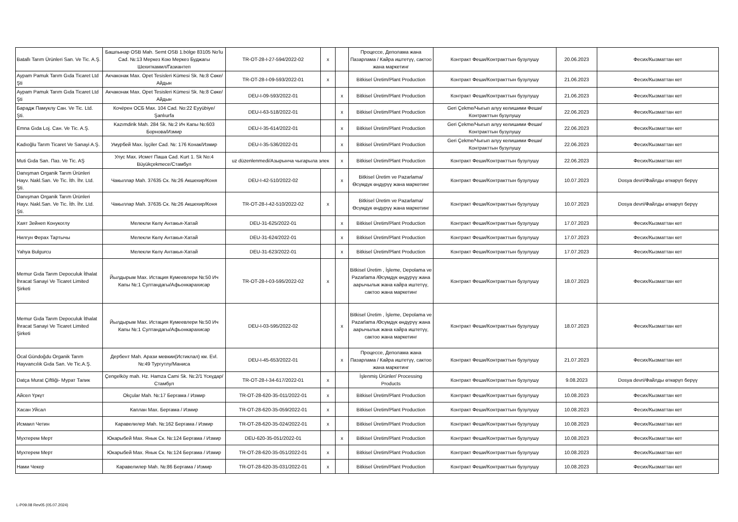| Batallı Tarım Ürünleri San. Ve Tic. A.Ş. | Башпынар OSB Mah. Semt OSB 1.bölge 83105 No'lu Cad. №:13 Меркез Кою Меркез Буджагы Шехиткамил/Газиантеп | TR-OT-28-I-27-594/2022-02 | x | | Процессе, Деполама жана Пазарлама / Кайра иштетүү, сактоо жана маркетинг | Контракт Феши/Контракттын бузулушу | 20.06.2023 | Фесих/Кызматтан кет |
| Aypam Pamuk Tarım Gıda Ticaret Ltd Şti | Акчаконак Мах. Opet Tesisleri Kümesi Sk. №:8 Сөке/Айдын | TR-OT-28-I-09-593/2022-01 | x | | Bitkisel Üretim/Plant Production | Контракт Феши/Контракттын бузулушу | 21.06.2023 | Фесих/Кызматтан кет |
| Aypam Pamuk Tarım Gıda Ticaret Ltd Şti | Акчаконак Мах. Opet Tesisleri Kümesi Sk. №:8 Сөке/Айдын | DEU-I-09-593/2022-01 | | x | Bitkisel Üretim/Plant Production | Контракт Феши/Контракттын бузулушу | 21.06.2023 | Фесих/Кызматтан кет |
| Барадж Памуклу Сан. Ve Tic. Ltd. Şti. | Кочёрен ОСБ Мах. 104 Cad. No:22 Eyyübiye/Şanlıurfa | DEU-I-63-518/2022-01 | | x | Bitkisel Üretim/Plant Production | Geri Çekme/Чыгып алуу келишими Феши/Контракттын бузулушу | 22.06.2023 | Фесих/Кызматтан кет |
| Emna Gıda Loj. Сан. Ve Tic. A.Ş. | Kazımdirik Mah. 284 Sk. №:2 Ич Капы №:603 Борнова/Измир | DEU-I-35-614/2022-01 | | x | Bitkisel Üretim/Plant Production | Geri Çekme/Чыгып алуу келишими Феши/Контракттын бузулушу | 22.06.2023 | Фесих/Кызматтан кет |
| Kadıoğlu Tarım Ticaret Ve Sanayi A.Ş. | Умурбей Мах. İşçiler Cad. №: 176 Конак/Измир | DEU-I-35-536/2022-01 | | x | Bitkisel Üretim/Plant Production | Geri Çekme/Чыгып алуу келишими Феши/Контракттын бузулушу | 22.06.2023 | Фесих/Кызматтан кет |
| Muti Gıda San. Паз. Ve Tic. AŞ | Улус Мах. Исмет Паша Cad. Kurt 1. Sk No:4 Büyükçekmece/Стамбул | uz düzenlenmedi/Азырынча чыгарыла элек | | x | Bitkisel Üretim/Plant Production | Контракт Феши/Контракттын бузулушу | 22.06.2023 | Фесих/Кызматтан кет |
| Danışman Organik Tarım Ürünleri Hayv. Nakl.San. Ve Tic. İth. İhr. Ltd. Şti. | Чакыллар Mah. 37635 Ск. №:26 Акшехир/Коня | DEU-I-42-510/2022-02 | | x | Bitkisel Üretim ve Pazarlama/ Өсүмдүк өндүрүү жана маркетинг | Контракт Феши/Контракттын бузулушу | 10.07.2023 | Dosya devri/Файлды өткөрүп берүү |
| Danışman Organik Tarım Ürünleri Hayv. Nakl.San. Ve Tic. İth. İhr. Ltd. Şti. | Чакыллар Mah. 37635 Ск. №:26 Акшехир/Коня | TR-OT-28-I-42-510/2022-02 | x | | Bitkisel Üretim ve Pazarlama/ Өсүмдүк өндүрүү жана маркетинг | Контракт Феши/Контракттын бузулушу | 10.07.2023 | Dosya devri/Файлды өткөрүп берүү |
| Хаят Зейнеп Конукоглу | Мелекли Көлү Антакья-Хатай | DEU-31-625/2022-01 | | x | Bitkisel Üretim/Plant Production | Контракт Феши/Контракттын бузулушу | 17.07.2023 | Фесих/Кызматтан кет |
| Нилгун Ферах Тартычы | Мелекли Көлү Антакья-Хатай | DEU-31-624/2022-01 | | x | Bitkisel Üretim/Plant Production | Контракт Феши/Контракттын бузулушу | 17.07.2023 | Фесих/Кызматтан кет |
| Yahya Bulgurcu | Мелекли Көлү Антакья-Хатай | DEU-31-623/2022-01 | | x | Bitkisel Üretim/Plant Production | Контракт Феши/Контракттын бузулушу | 17.07.2023 | Фесих/Кызматтан кет |
| Memur Gıda Tarım Depoculuk İthalat İhracat Sanayi Ve Ticaret Limited Şirketi | Йылдырым Мах. Истация Кумеевлери №:50 Ич Капы №:1 Султандагы/Афьонкарахисар | TR-OT-28-I-03-595/2022-02 | x | | Bitkisel Üretim , İşleme, Depolama ve Pazarlama /Өсүмдүк өндүрүү жана аарычылык жана кайра иштетүү, сактоо жана маркетинг | Контракт Феши/Контракттын бузулушу | 18.07.2023 | Фесих/Кызматтан кет |
| Memur Gıda Tarım Depoculuk İthalat İhracat Sanayi Ve Ticaret Limited Şirketi | Йылдырым Мах. Истация Кумеевлери №:50 Ич Капы №:1 Султандагы/Афьонкарахисар | DEU-I-03-595/2022-02 | | x | Bitkisel Üretim , İşleme, Depolama ve Pazarlama /Өсүмдүк өндүрүү жана аарычылык жана кайра иштетүү, сактоо жана маркетинг | Контракт Феши/Контракттын бузулушу | 18.07.2023 | Фесих/Кызматтан кет |
| Öcal Gündoğdu Organik Tarım Hayvancılık Gıda San. Ve Tic.A.Ş. | Дербент Mah. Арази мевкии(Истиклал) км. Evl. №:49 Тургутлу/Маниса | DEU-I-45-653/2022-01 | | x | Процессе, Деполама жана Пазарлама / Кайра иштетүү, сактоо жана маркетинг | Контракт Феши/Контракттын бузулушу | 21.07.2023 | Фесих/Кызматтан кет |
| Datça Murat Çiftliği- Мурат Тапик | Çengelköy mah. Hz. Hamza Cami Sk. №:2/1 Үскүдар/Стамбул | TR-OT-28-I-34-617/2022-01 | x | | İşlenmiş Ürünler/ Processing Products | Контракт Феши/Контракттын бузулушу | 9.08.2023 | Dosya devri/Файлды өткөрүп берүү |
| Айсел Үркүт | Okçular Mah. №:17 Бергама / Измир | TR-OT-28-620-35-011/2022-01 | x | | Bitkisel Üretim/Plant Production | Контракт Феши/Контракттын бузулушу | 10.08.2023 | Фесих/Кызматтан кет |
| Хасан Уйсал | Каплан Мах. Бергама / Измир | TR-OT-28-620-35-059/2022-01 | x | | Bitkisel Üretim/Plant Production | Контракт Феши/Контракттын бузулушу | 10.08.2023 | Фесих/Кызматтан кет |
| Исмаил Четин | Каравелилер Mah. №:162 Бергама / Измир | TR-OT-28-620-35-024/2022-01 | x | | Bitkisel Üretim/Plant Production | Контракт Феши/Контракттын бузулушу | 10.08.2023 | Фесих/Кызматтан кет |
| Мухтерем Мерт | Юкарыбей Мах. Янык Ск. №:124 Бергама / Измир | DEU-620-35-051/2022-01 | | x | Bitkisel Üretim/Plant Production | Контракт Феши/Контракттын бузулушу | 10.08.2023 | Фесих/Кызматтан кет |
| Мухтерем Мерт | Юкарыбей Мах. Янык Ск. №:124 Бергама / Измир | TR-OT-28-620-35-051/2022-01 | x | | Bitkisel Üretim/Plant Production | Контракт Феши/Контракттын бузулушу | 10.08.2023 | Фесих/Кызматтан кет |
| Нами Чекер | Каравелилер Mah. №:86 Бергама / Измир | TR-OT-28-620-35-031/2022-01 | x | | Bitkisel Üretim/Plant Production | Контракт Феши/Контракттын бузулушу | 10.08.2023 | Фесих/Кызматтан кет |
L-P09.08 Rev05 (05.07.2024)